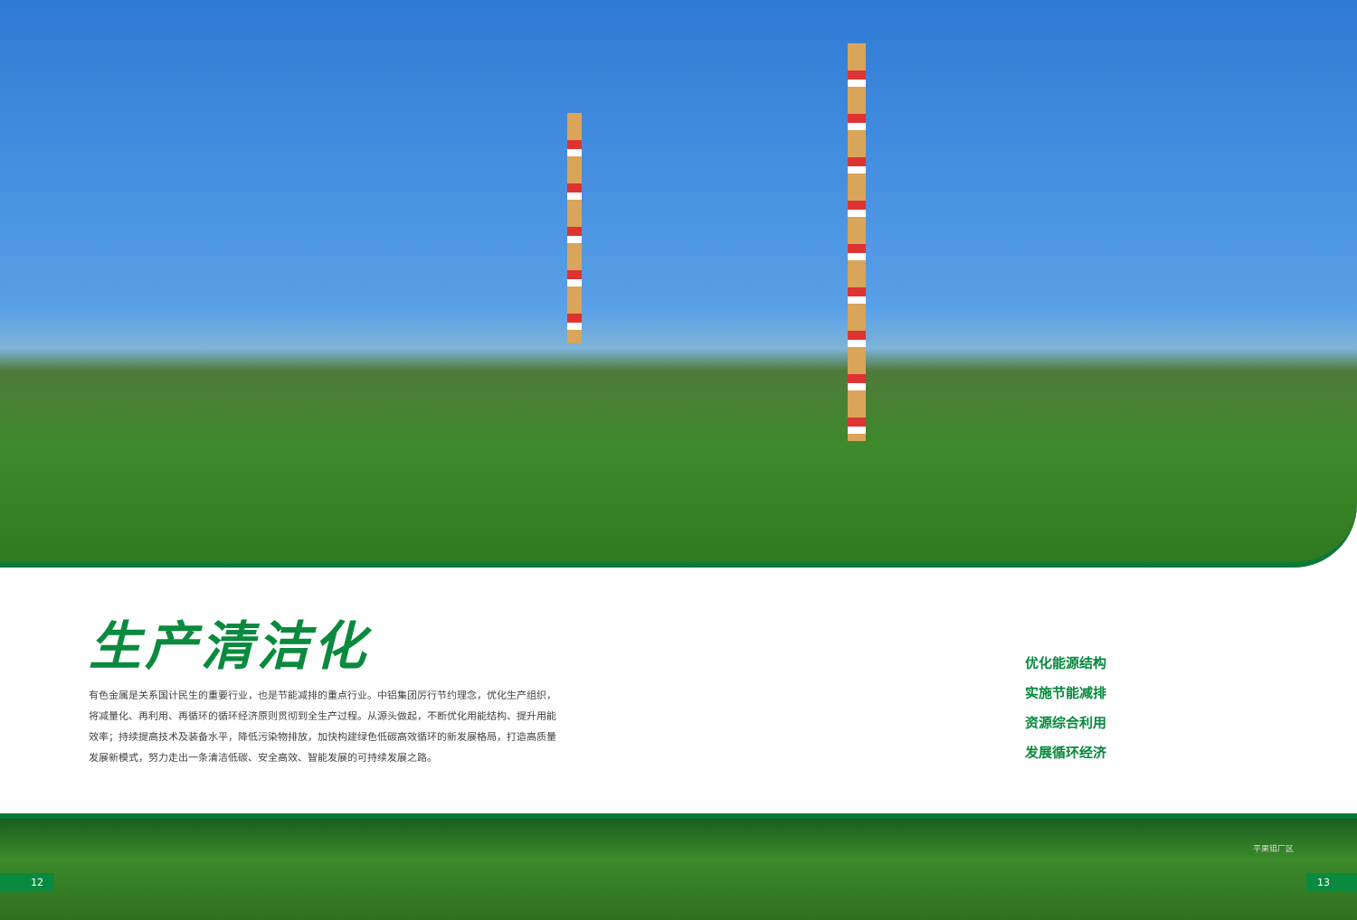生产清洁化
有色金属是关系国计民生的重要行业，也是节能减排的重点行业。中铝集团厉行节约理念，优化生产组织，将减量化、再利用、再循环的循环经济原则贯彻到全生产过程。从源头做起，不断优化用能结构、提升用能效率；持续提高技术及装备水平，降低污染物排放，加快构建绿色低碳高效循环的新发展格局，打造高质量发展新模式，努力走出一条清洁低碳、安全高效、智能发展的可持续发展之路。
优化能源结构
实施节能减排
资源综合利用
发展循环经济
平果铝厂区
12 13